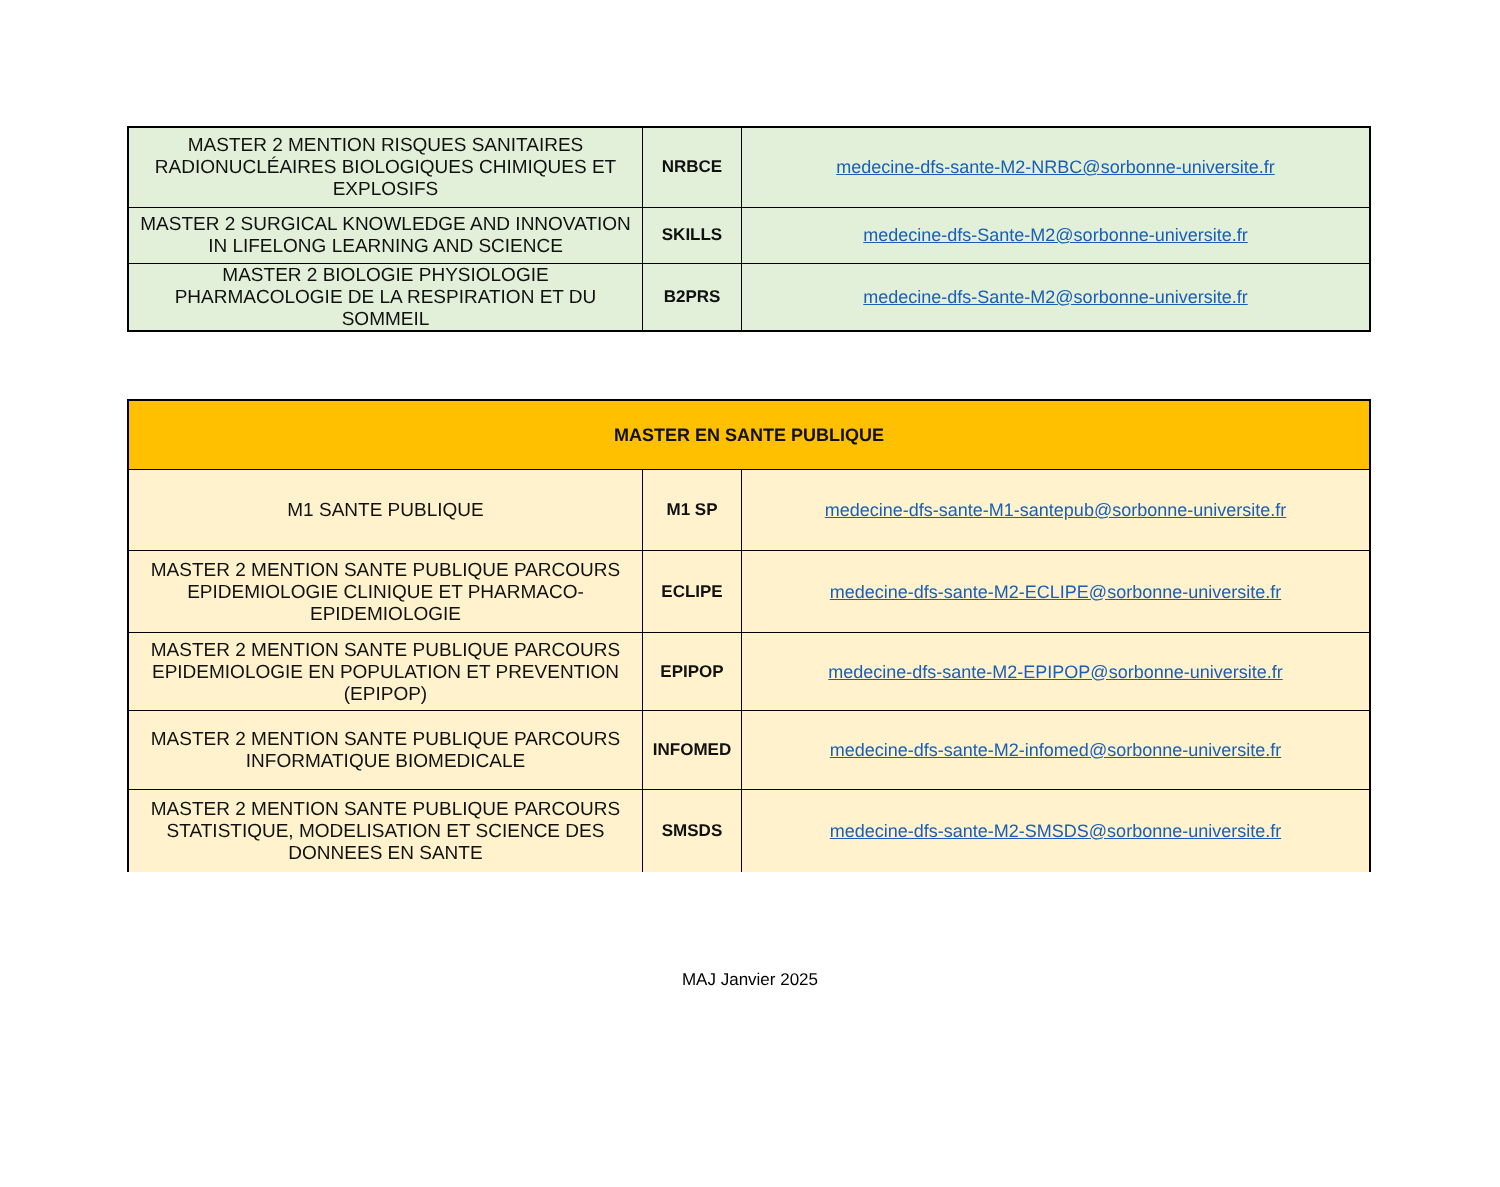| MASTER 2 MENTION RISQUES SANITAIRES RADIONUCLÉAIRES BIOLOGIQUES CHIMIQUES ET EXPLOSIFS | NRBCE | medecine-dfs-sante-M2-NRBC@sorbonne-universite.fr |
| MASTER 2 SURGICAL KNOWLEDGE AND INNOVATION IN LIFELONG LEARNING AND SCIENCE | SKILLS | medecine-dfs-Sante-M2@sorbonne-universite.fr |
| MASTER 2 BIOLOGIE PHYSIOLOGIE PHARMACOLOGIE DE LA RESPIRATION ET DU SOMMEIL | B2PRS | medecine-dfs-Sante-M2@sorbonne-universite.fr |
| MASTER EN SANTE PUBLIQUE | | |
| --- | --- | --- |
| M1 SANTE PUBLIQUE | M1 SP | medecine-dfs-sante-M1-santepub@sorbonne-universite.fr |
| MASTER 2 MENTION SANTE PUBLIQUE PARCOURS EPIDEMIOLOGIE CLINIQUE ET PHARMACO-EPIDEMIOLOGIE | ECLIPE | medecine-dfs-sante-M2-ECLIPE@sorbonne-universite.fr |
| MASTER 2 MENTION SANTE PUBLIQUE PARCOURS EPIDEMIOLOGIE EN POPULATION ET PREVENTION (EPIPOP) | EPIPOP | medecine-dfs-sante-M2-EPIPOP@sorbonne-universite.fr |
| MASTER 2 MENTION SANTE PUBLIQUE PARCOURS INFORMATIQUE BIOMEDICALE | INFOMED | medecine-dfs-sante-M2-infomed@sorbonne-universite.fr |
| MASTER 2 MENTION SANTE PUBLIQUE PARCOURS STATISTIQUE, MODELISATION ET SCIENCE DES DONNEES EN SANTE | SMSDS | medecine-dfs-sante-M2-SMSDS@sorbonne-universite.fr |
MAJ Janvier 2025